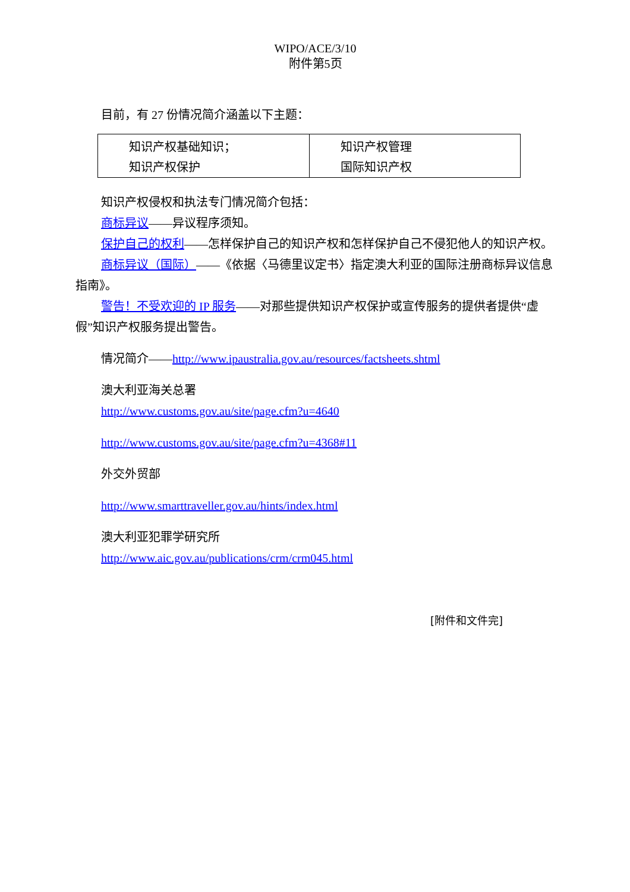WIPO/ACE/3/10
附件第5页
目前，有 27 份情况简介涵盖以下主题：
| 知识产权基础知识； 知识产权保护 | 知识产权管理 国际知识产权 |
知识产权侵权和执法专门情况简介包括：
商标异议——异议程序须知。
保护自己的权利——怎样保护自己的知识产权和怎样保护自己不侵犯他人的知识产权。
商标异议（国际）——《依据〈马德里议定书〉指定澳大利亚的国际注册商标异议信息指南》。
警告！不受欢迎的 IP 服务——对那些提供知识产权保护或宣传服务的提供者提供“虚假”知识产权服务提出警告。
情况简介——http://www.ipaustralia.gov.au/resources/factsheets.shtml
澳大利亚海关总署
http://www.customs.gov.au/site/page.cfm?u=4640
http://www.customs.gov.au/site/page.cfm?u=4368#11
外交外贸部
http://www.smarttraveller.gov.au/hints/index.html
澳大利亚犯罪学研究所
http://www.aic.gov.au/publications/crm/crm045.html
[附件和文件完]